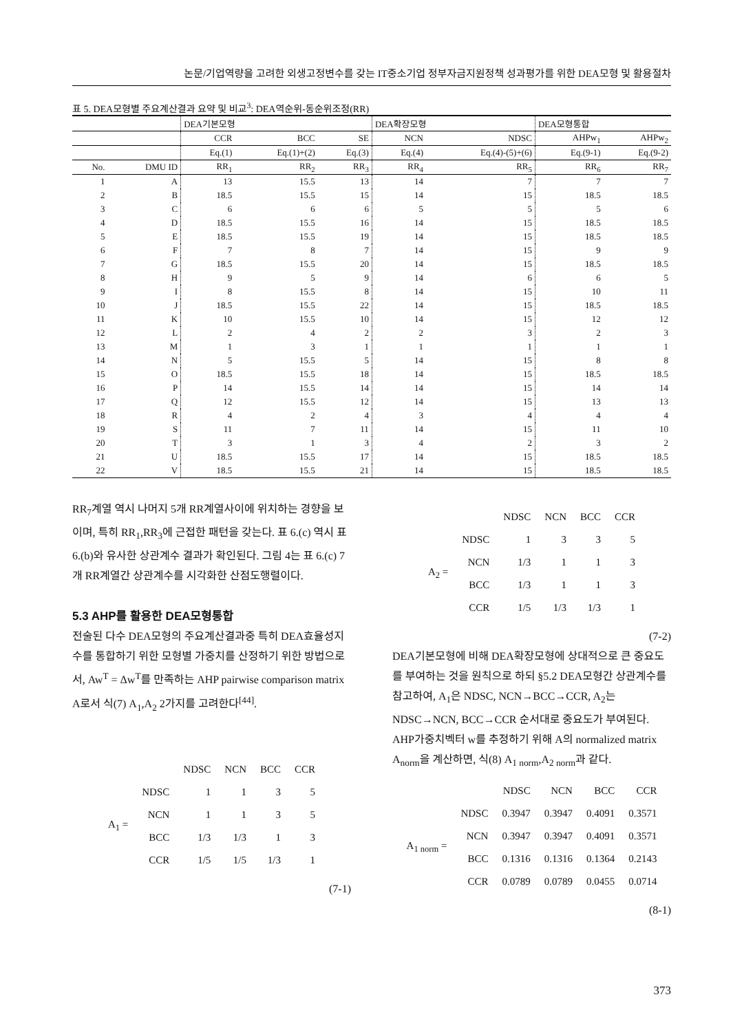논문/기업역량을 고려한 외생고정변수를 갖는 IT중소기업 정부자금지원정책 성과평가를 위한 DEA모형 및 활용절차
표 5. DEA모형별 주요계산결과 요약 및 비교<sup>3</sup>: DEA역순위-동순위조정(RR)
| | | DEA기본모형 | | | DEA확장모형 | | DEA모형통합 | |
| --- | --- | --- | --- | --- | --- | --- | --- | --- |
| | | CCR | BCC | SE | NCN | NDSC | AHPw<sub>1</sub> | AHPw<sub>2</sub> |
| | | Eq.(1) | Eq.(1)+(2) | Eq.(3) | Eq.(4) | Eq.(4)-(5)+(6) | Eq.(9-1) | Eq.(9-2) |
| No. | DMU ID | RR<sub>1</sub> | RR<sub>2</sub> | RR<sub>3</sub> | RR<sub>4</sub> | RR<sub>5</sub> | RR<sub>6</sub> | RR<sub>7</sub> |
| 1 | A | 13 | 15.5 | 13 | 14 | 7 | 7 | 7 |
| 2 | B | 18.5 | 15.5 | 15 | 14 | 15 | 18.5 | 18.5 |
| 3 | C | 6 | 6 | 6 | 5 | 5 | 5 | 6 |
| 4 | D | 18.5 | 15.5 | 16 | 14 | 15 | 18.5 | 18.5 |
| 5 | E | 18.5 | 15.5 | 19 | 14 | 15 | 18.5 | 18.5 |
| 6 | F | 7 | 8 | 7 | 14 | 15 | 9 | 9 |
| 7 | G | 18.5 | 15.5 | 20 | 14 | 15 | 18.5 | 18.5 |
| 8 | H | 9 | 5 | 9 | 14 | 6 | 6 | 5 |
| 9 | I | 8 | 15.5 | 8 | 14 | 15 | 10 | 11 |
| 10 | J | 18.5 | 15.5 | 22 | 14 | 15 | 18.5 | 18.5 |
| 11 | K | 10 | 15.5 | 10 | 14 | 15 | 12 | 12 |
| 12 | L | 2 | 4 | 2 | 2 | 3 | 2 | 3 |
| 13 | M | 1 | 3 | 1 | 1 | 1 | 1 | 1 |
| 14 | N | 5 | 15.5 | 5 | 14 | 15 | 8 | 8 |
| 15 | O | 18.5 | 15.5 | 18 | 14 | 15 | 18.5 | 18.5 |
| 16 | P | 14 | 15.5 | 14 | 14 | 15 | 14 | 14 |
| 17 | Q | 12 | 15.5 | 12 | 14 | 15 | 13 | 13 |
| 18 | R | 4 | 2 | 4 | 3 | 4 | 4 | 4 |
| 19 | S | 11 | 7 | 11 | 14 | 15 | 11 | 10 |
| 20 | T | 3 | 1 | 3 | 4 | 2 | 3 | 2 |
| 21 | U | 18.5 | 15.5 | 17 | 14 | 15 | 18.5 | 18.5 |
| 22 | V | 18.5 | 15.5 | 21 | 14 | 15 | 18.5 | 18.5 |
RR<sub>7</sub>계열 역시 나머지 5개 RR계열사이에 위치하는 경향을 보이며, 특히 RR<sub>1</sub>,RR<sub>3</sub>에 근접한 패턴을 갖는다. 표 6.(c) 역시 표 6.(b)와 유사한 상관계수 결과가 확인된다. 그림 4는 표 6.(c) 7개 RR계열간 상관계수를 시각화한 산점도행렬이다.
5.3 AHP를 활용한 DEA모형통합
전술된 다수 DEA모형의 주요계산결과중 특히 DEA효율성지수를 통합하기 위한 모형별 가중치를 산정하기 위한 방법으로서, Aw<sup>T</sup> = Δw<sup>T</sup>를 만족하는 AHP pairwise comparison matrix A로서 식(7) A<sub>1</sub>,A<sub>2</sub> 2가지를 고려한다<sup>[44]</sup>.
| | | NDSC | NCN | BCC | CCR |
| A<sub>1</sub> = | NDSC | 1 | 1 | 3 | 5 |
| | NCN | 1 | 1 | 3 | 5 |
| | BCC | 1/3 | 1/3 | 1 | 3 |
| | CCR | 1/5 | 1/5 | 1/3 | 1 |
(7-1)
| | | NDSC | NCN | BCC | CCR |
| A<sub>2</sub> = | NDSC | 1 | 3 | 3 | 5 |
| | NCN | 1/3 | 1 | 1 | 3 |
| | BCC | 1/3 | 1 | 1 | 3 |
| | CCR | 1/5 | 1/3 | 1/3 | 1 |
(7-2)
DEA기본모형에 비해 DEA확장모형에 상대적으로 큰 중요도를 부여하는 것을 원칙으로 하되 §5.2 DEA모형간 상관계수를 참고하여, A<sub>1</sub>은 NDSC, NCN→BCC→CCR, A<sub>2</sub>는 NDSC→NCN, BCC→CCR 순서대로 중요도가 부여된다. AHP가중치벡터 w를 추정하기 위해 A의 normalized matrix A<sub>norm</sub>을 계산하면, 식(8) A<sub>1 norm</sub>,A<sub>2 norm</sub>과 같다.
| | | NDSC | NCN | BCC | CCR |
| A<sub>1 norm</sub> = | NDSC | 0.3947 | 0.3947 | 0.4091 | 0.3571 |
| | NCN | 0.3947 | 0.3947 | 0.4091 | 0.3571 |
| | BCC | 0.1316 | 0.1316 | 0.1364 | 0.2143 |
| | CCR | 0.0789 | 0.0789 | 0.0455 | 0.0714 |
(8-1)
373